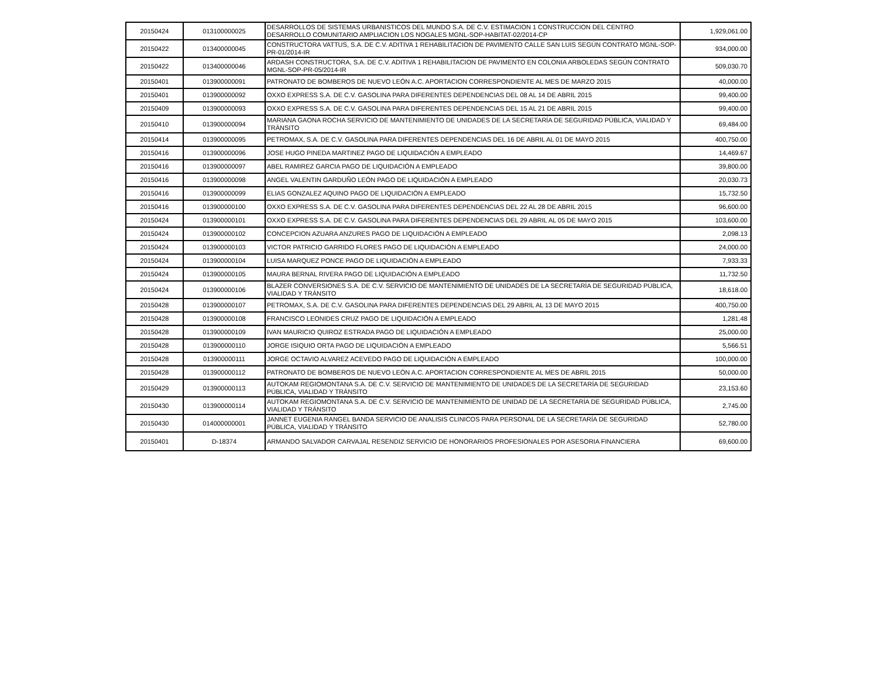| 20150424 | 013100000025 | DESARROLLOS DE SISTEMAS URBANISTICOS DEL MUNDO S.A. DE C.V. ESTIMACION 1 CONSTRUCCION DEL CENTRO DESARROLLO COMUNITARIO AMPLIACION LOS NOGALES MGNL-SOP-HABITAT-02/2014-CP | 1,929,061.00 |
| 20150422 | 013400000045 | CONSTRUCTORA VATTUS, S.A. DE C.V. ADITIVA 1 REHABILITACION DE PAVIMENTO CALLE SAN LUIS SEGÚN CONTRATO MGNL-SOP-PR-01/2014-IR | 934,000.00 |
| 20150422 | 013400000046 | ARDASH CONSTRUCTORA, S.A. DE C.V. ADITIVA 1 REHABILITACION DE PAVIMENTO EN COLONIA ARBOLEDAS SEGÚN CONTRATO MGNL-SOP-PR-05/2014-IR | 509,030.70 |
| 20150401 | 013900000091 | PATRONATO DE BOMBEROS DE NUEVO LEÓN A.C. APORTACION CORRESPONDIENTE AL MES DE MARZO 2015 | 40,000.00 |
| 20150401 | 013900000092 | OXXO EXPRESS S.A. DE C.V. GASOLINA PARA DIFERENTES DEPENDENCIAS DEL 08 AL 14 DE ABRIL 2015 | 99,400.00 |
| 20150409 | 013900000093 | OXXO EXPRESS S.A. DE C.V. GASOLINA PARA DIFERENTES DEPENDENCIAS DEL 15 AL 21 DE ABRIL 2015 | 99,400.00 |
| 20150410 | 013900000094 | MARIANA GAONA ROCHA SERVICIO DE MANTENIMIENTO DE UNIDADES DE LA SECRETARÍA DE SEGURIDAD PÚBLICA, VIALIDAD Y TRÁNSITO | 69,484.00 |
| 20150414 | 013900000095 | PETROMAX, S.A. DE C.V. GASOLINA PARA DIFERENTES DEPENDENCIAS DEL 16 DE ABRIL AL 01 DE MAYO 2015 | 400,750.00 |
| 20150416 | 013900000096 | JOSE HUGO PINEDA MARTINEZ PAGO DE LIQUIDACIÓN A EMPLEADO | 14,469.67 |
| 20150416 | 013900000097 | ABEL RAMIREZ GARCIA PAGO DE LIQUIDACIÓN A EMPLEADO | 39,800.00 |
| 20150416 | 013900000098 | ANGEL VALENTIN GARDUÑO LEÓN PAGO DE LIQUIDACIÓN A EMPLEADO | 20,030.73 |
| 20150416 | 013900000099 | ELIAS GONZALEZ AQUINO PAGO DE LIQUIDACIÓN A EMPLEADO | 15,732.50 |
| 20150416 | 013900000100 | OXXO EXPRESS S.A. DE C.V. GASOLINA PARA DIFERENTES DEPENDENCIAS DEL 22 AL 28 DE ABRIL 2015 | 96,600.00 |
| 20150424 | 013900000101 | OXXO EXPRESS S.A. DE C.V. GASOLINA PARA DIFERENTES DEPENDENCIAS DEL 29 ABRIL AL 05 DE MAYO 2015 | 103,600.00 |
| 20150424 | 013900000102 | CONCEPCION AZUARA ANZURES PAGO DE LIQUIDACIÓN A EMPLEADO | 2,098.13 |
| 20150424 | 013900000103 | VICTOR PATRICIO GARRIDO FLORES PAGO DE LIQUIDACIÓN A EMPLEADO | 24,000.00 |
| 20150424 | 013900000104 | LUISA MARQUEZ PONCE PAGO DE LIQUIDACIÓN A EMPLEADO | 7,933.33 |
| 20150424 | 013900000105 | MAURA BERNAL RIVERA PAGO DE LIQUIDACIÓN A EMPLEADO | 11,732.50 |
| 20150424 | 013900000106 | BLAZER CONVERSIONES S.A. DE C.V. SERVICIO DE MANTENIMIENTO DE UNIDADES DE LA SECRETARÍA DE SEGURIDAD PÚBLICA, VIALIDAD Y TRÁNSITO | 18,618.00 |
| 20150428 | 013900000107 | PETROMAX, S.A. DE C.V. GASOLINA PARA DIFERENTES DEPENDENCIAS DEL 29 ABRIL AL 13 DE MAYO 2015 | 400,750.00 |
| 20150428 | 013900000108 | FRANCISCO LEONIDES CRUZ PAGO DE LIQUIDACIÓN A EMPLEADO | 1,281.48 |
| 20150428 | 013900000109 | IVAN MAURICIO QUIROZ ESTRADA PAGO DE LIQUIDACIÓN A EMPLEADO | 25,000.00 |
| 20150428 | 013900000110 | JORGE ISIQUIO ORTA PAGO DE LIQUIDACIÓN A EMPLEADO | 5,566.51 |
| 20150428 | 013900000111 | JORGE OCTAVIO ALVAREZ ACEVEDO PAGO DE LIQUIDACIÓN A EMPLEADO | 100,000.00 |
| 20150428 | 013900000112 | PATRONATO DE BOMBEROS DE NUEVO LEÓN A.C. APORTACION CORRESPONDIENTE AL MES DE ABRIL 2015 | 50,000.00 |
| 20150429 | 013900000113 | AUTOKAM REGIOMONTANA S.A. DE C.V. SERVICIO DE MANTENIMIENTO DE UNIDADES DE LA SECRETARÍA DE SEGURIDAD PÚBLICA, VIALIDAD Y TRÁNSITO | 23,153.60 |
| 20150430 | 013900000114 | AUTOKAM REGIOMONTANA S.A. DE C.V. SERVICIO DE MANTENIMIENTO DE UNIDAD DE LA SECRETARÍA DE SEGURIDAD PÚBLICA, VIALIDAD Y TRÁNSITO | 2,745.00 |
| 20150430 | 014000000001 | JANNET EUGENIA RANGEL BANDA SERVICIO DE ANALISIS CLINICOS PARA PERSONAL DE LA SECRETARÍA DE SEGURIDAD PÚBLICA, VIALIDAD Y TRÁNSITO | 52,780.00 |
| 20150401 | D-18374 | ARMANDO SALVADOR CARVAJAL RESENDIZ SERVICIO DE HONORARIOS PROFESIONALES POR ASESORIA FINANCIERA | 69,600.00 |